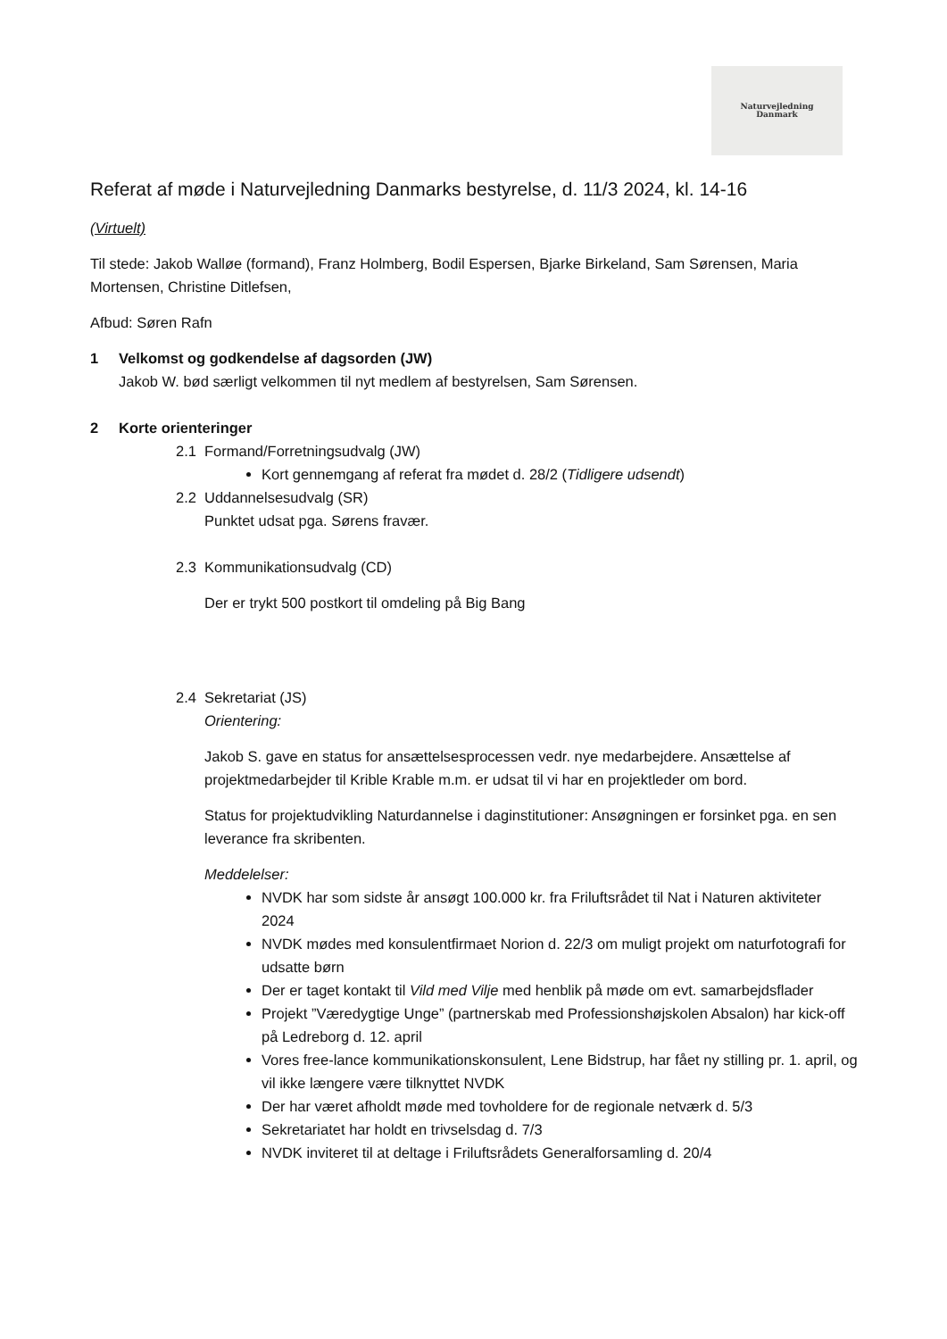Naturvejledning
Danmark
Referat af møde i Naturvejledning Danmarks bestyrelse, d. 11/3 2024, kl. 14-16
(Virtuelt)
Til stede: Jakob Walløe (formand), Franz Holmberg, Bodil Espersen, Bjarke Birkeland, Sam Sørensen, Maria Mortensen, Christine Ditlefsen,
Afbud: Søren Rafn
1 Velkomst og godkendelse af dagsorden (JW)
Jakob W. bød særligt velkommen til nyt medlem af bestyrelsen, Sam Sørensen.
2 Korte orienteringer
2.1 Formand/Forretningsudvalg (JW)
Kort gennemgang af referat fra mødet d. 28/2 (Tidligere udsendt)
2.2 Uddannelsesudvalg (SR)
Punktet udsat pga. Sørens fravær.
2.3 Kommunikationsudvalg (CD)
Der er trykt 500 postkort til omdeling på Big Bang
2.4 Sekretariat (JS)
Orientering:
Jakob S. gave en status for ansættelsesprocessen vedr. nye medarbejdere. Ansættelse af projektmedarbejder til Krible Krable m.m. er udsat til vi har en projektleder om bord.
Status for projektudvikling Naturdannelse i daginstitutioner: Ansøgningen er forsinket pga. en sen leverance fra skribenten.
Meddelelser:
NVDK har som sidste år ansøgt 100.000 kr. fra Friluftsrådet til Nat i Naturen aktiviteter 2024
NVDK mødes med konsulentfirmaet Norion d. 22/3 om muligt projekt om naturfotografi for udsatte børn
Der er taget kontakt til Vild med Vilje med henblik på møde om evt. samarbejdsflader
Projekt ”Væredygtige Unge” (partnerskab med Professionshøjskolen Absalon) har kick-off på Ledreborg d. 12. april
Vores free-lance kommunikationskonsulent, Lene Bidstrup, har fået ny stilling pr. 1. april, og vil ikke længere være tilknyttet NVDK
Der har været afholdt møde med tovholdere for de regionale netværk d. 5/3
Sekretariatet har holdt en trivselsdag d. 7/3
NVDK inviteret til at deltage i Friluftsrådets Generalforsamling d. 20/4